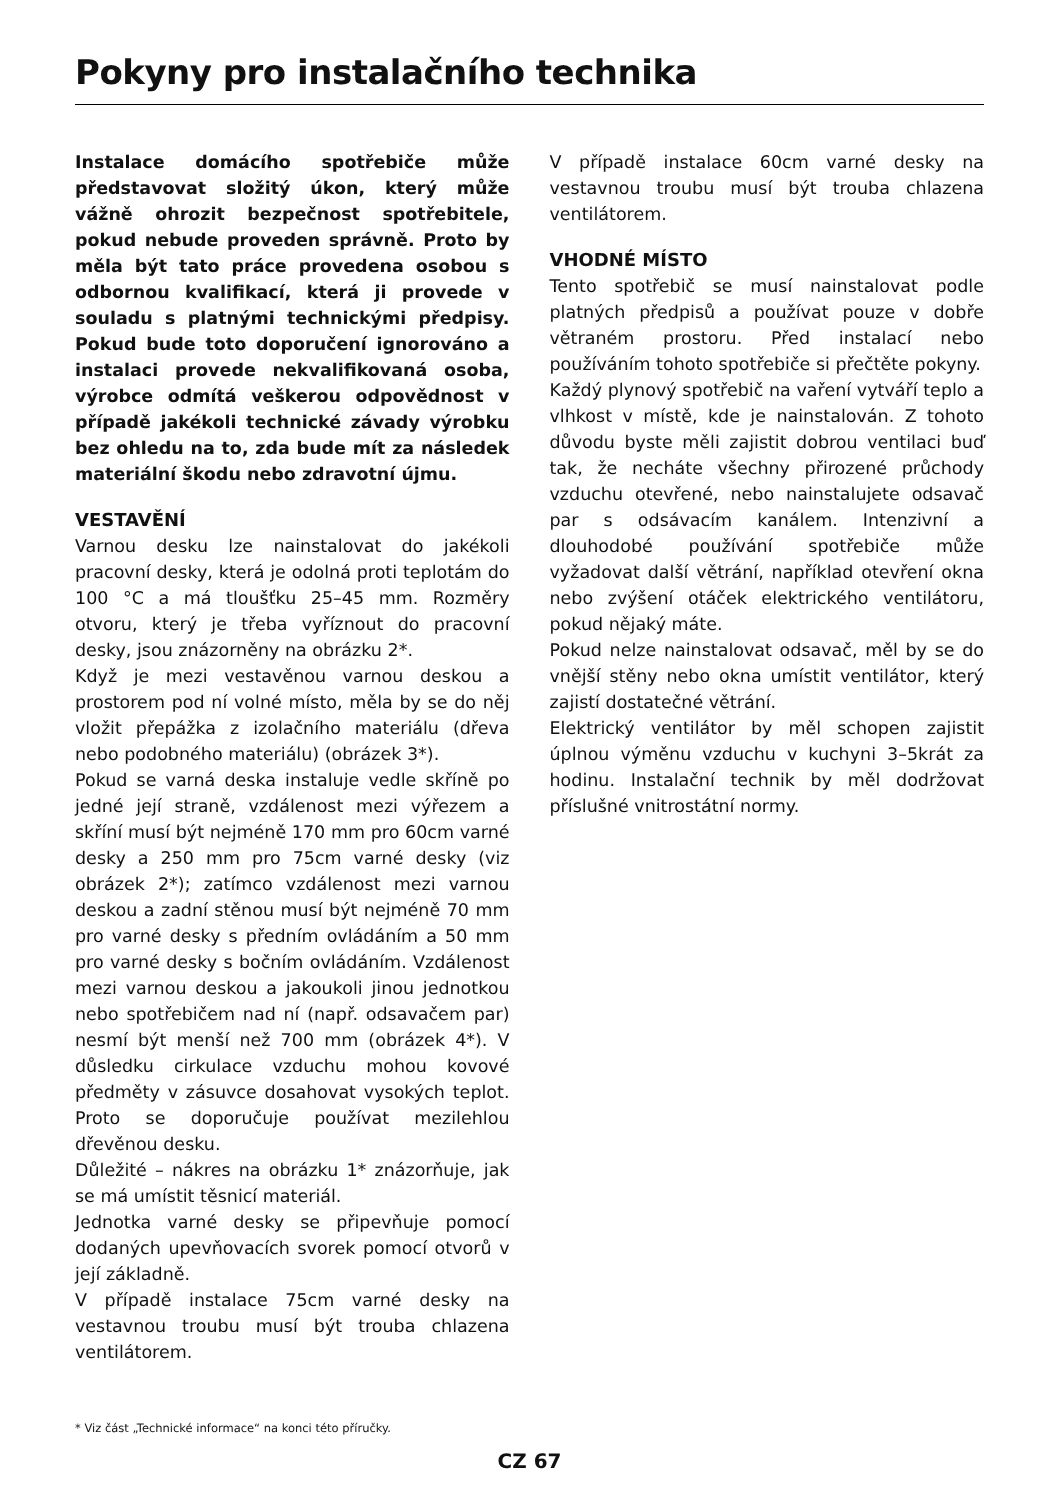Pokyny pro instalačního technika
Instalace domácího spotřebiče může představovat složitý úkon, který může vážně ohrozit bezpečnost spotřebitele, pokud nebude proveden správně. Proto by měla být tato práce provedena osobou s odbornou kvalifikací, která ji provede v souladu s platnými technickými předpisy. Pokud bude toto doporučení ignorováno a instalaci provede nekvalifikovaná osoba, výrobce odmítá veškerou odpovědnost v případě jakékoli technické závady výrobku bez ohledu na to, zda bude mít za následek materiální škodu nebo zdravotní újmu.
VESTAVĚNÍ
Varnou desku lze nainstalovat do jakékoli pracovní desky, která je odolná proti teplotám do 100 °C a má tloušťku 25–45 mm. Rozměry otvoru, který je třeba vyříznout do pracovní desky, jsou znázorněny na obrázku 2*.
Když je mezi vestavěnou varnou deskou a prostorem pod ní volné místo, měla by se do něj vložit přepážka z izolačního materiálu (dřeva nebo podobného materiálu) (obrázek 3*).
Pokud se varná deska instaluje vedle skříně po jedné její straně, vzdálenost mezi výřezem a skříní musí být nejméně 170 mm pro 60cm varné desky a 250 mm pro 75cm varné desky (viz obrázek 2*); zatímco vzdálenost mezi varnou deskou a zadní stěnou musí být nejméně 70 mm pro varné desky s předním ovládáním a 50 mm pro varné desky s bočním ovládáním. Vzdálenost mezi varnou deskou a jakoukoli jinou jednotkou nebo spotřebičem nad ní (např. odsavačem par) nesmí být menší než 700 mm (obrázek 4*). V důsledku cirkulace vzduchu mohou kovové předměty v zásuvce dosahovat vysokých teplot. Proto se doporučuje používat mezilehlou dřevěnou desku.
Důležité – nákres na obrázku 1* znázorňuje, jak se má umístit těsnicí materiál.
Jednotka varné desky se připevňuje pomocí dodaných upevňovacích svorek pomocí otvorů v její základně.
V případě instalace 75cm varné desky na vestavnou troubu musí být trouba chlazena ventilátorem.
V případě instalace 60cm varné desky na vestavnou troubu musí být trouba chlazena ventilátorem.
VHODNÉ MÍSTO
Tento spotřebič se musí nainstalovat podle platných předpisů a používat pouze v dobře větraném prostoru. Před instalací nebo používáním tohoto spotřebiče si přečtěte pokyny.
Každý plynový spotřebič na vaření vytváří teplo a vlhkost v místě, kde je nainstalován. Z tohoto důvodu byste měli zajistit dobrou ventilaci buď tak, že necháte všechny přirozené průchody vzduchu otevřené, nebo nainstalujete odsavač par s odsávacím kanálem. Intenzivní a dlouhodobé používání spotřebiče může vyžadovat další větrání, například otevření okna nebo zvýšení otáček elektrického ventilátoru, pokud nějaký máte.
Pokud nelze nainstalovat odsavač, měl by se do vnější stěny nebo okna umístit ventilátor, který zajistí dostatečné větrání.
Elektrický ventilátor by měl schopen zajistit úplnou výměnu vzduchu v kuchyni 3–5krát za hodinu. Instalační technik by měl dodržovat příslušné vnitrostátní normy.
* Viz část „Technické informace“ na konci této příručky.
CZ 67